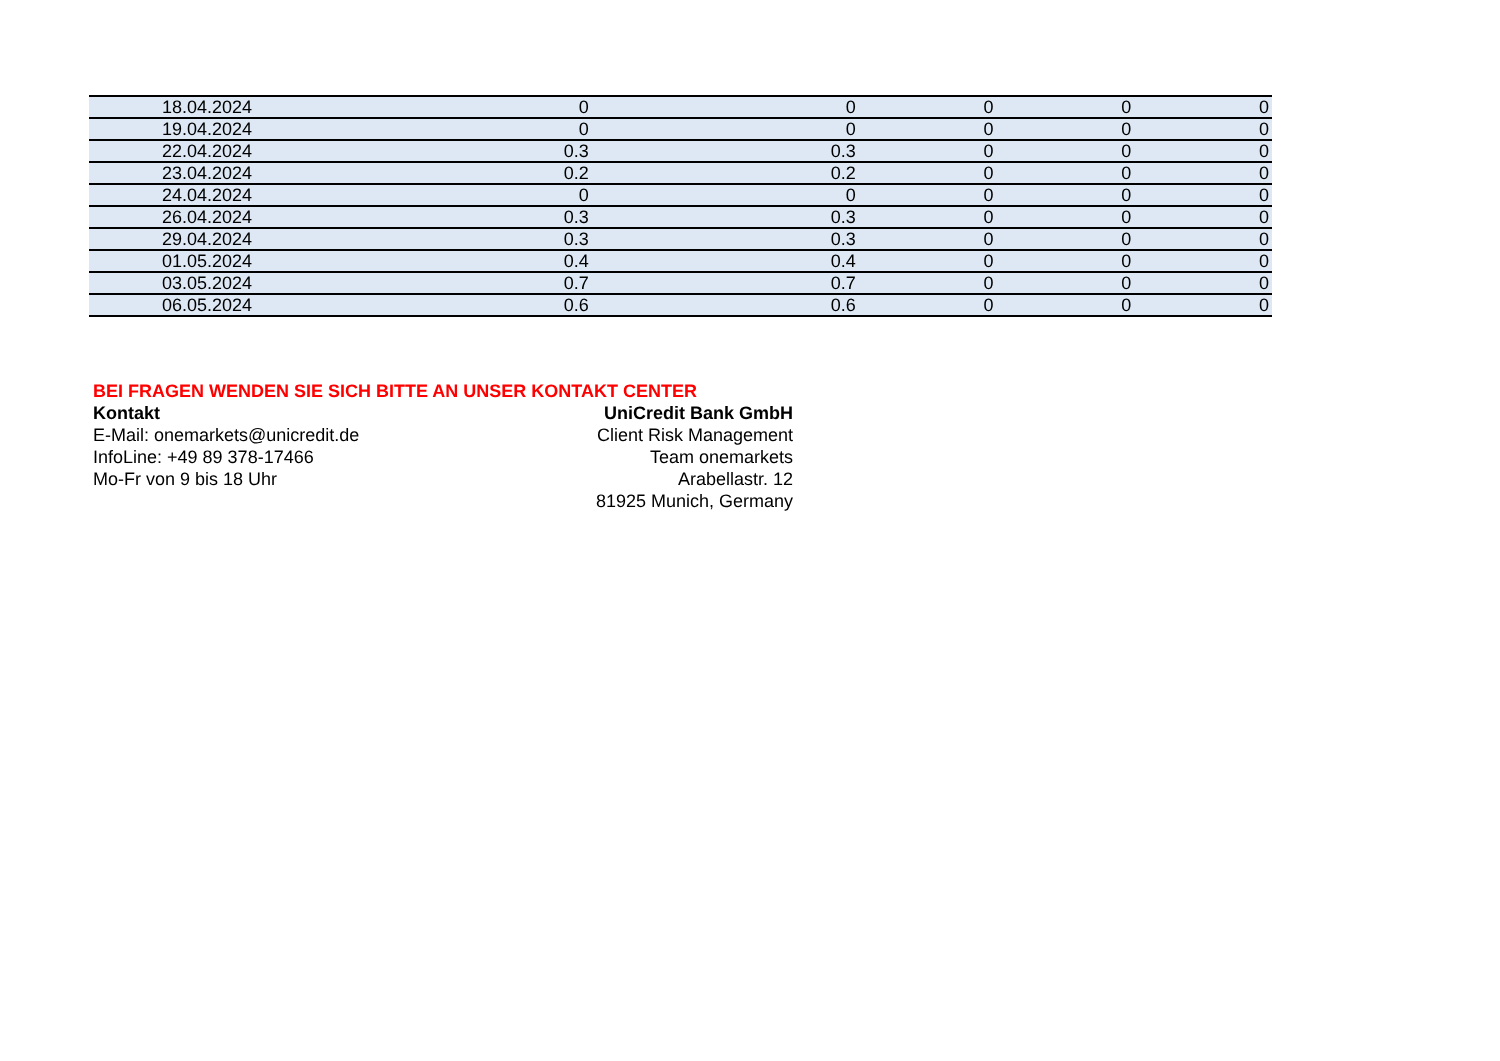| 18.04.2024 | 0 | 0 | 0 | 0 | 0 |
| 19.04.2024 | 0 | 0 | 0 | 0 | 0 |
| 22.04.2024 | 0.3 | 0.3 | 0 | 0 | 0 |
| 23.04.2024 | 0.2 | 0.2 | 0 | 0 | 0 |
| 24.04.2024 | 0 | 0 | 0 | 0 | 0 |
| 26.04.2024 | 0.3 | 0.3 | 0 | 0 | 0 |
| 29.04.2024 | 0.3 | 0.3 | 0 | 0 | 0 |
| 01.05.2024 | 0.4 | 0.4 | 0 | 0 | 0 |
| 03.05.2024 | 0.7 | 0.7 | 0 | 0 | 0 |
| 06.05.2024 | 0.6 | 0.6 | 0 | 0 | 0 |
BEI FRAGEN WENDEN SIE SICH BITTE AN UNSER KONTAKT CENTER
Kontakt
E-Mail: onemarkets@unicredit.de
InfoLine: +49 89 378-17466
Mo-Fr von 9 bis 18 Uhr
UniCredit Bank GmbH
Client Risk Management
Team onemarkets
Arabellastr. 12
81925 Munich, Germany